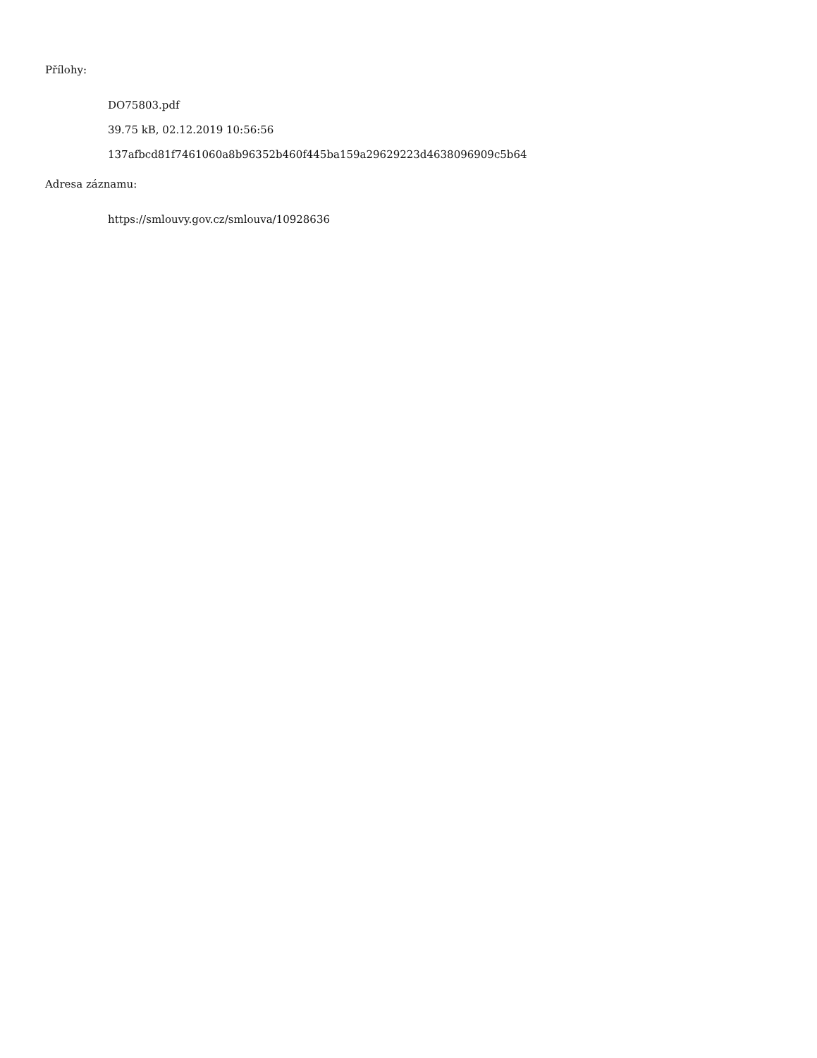Přílohy:
DO75803.pdf
39.75 kB, 02.12.2019 10:56:56
137afbcd81f7461060a8b96352b460f445ba159a29629223d4638096909c5b64
Adresa záznamu:
https://smlouvy.gov.cz/smlouva/10928636